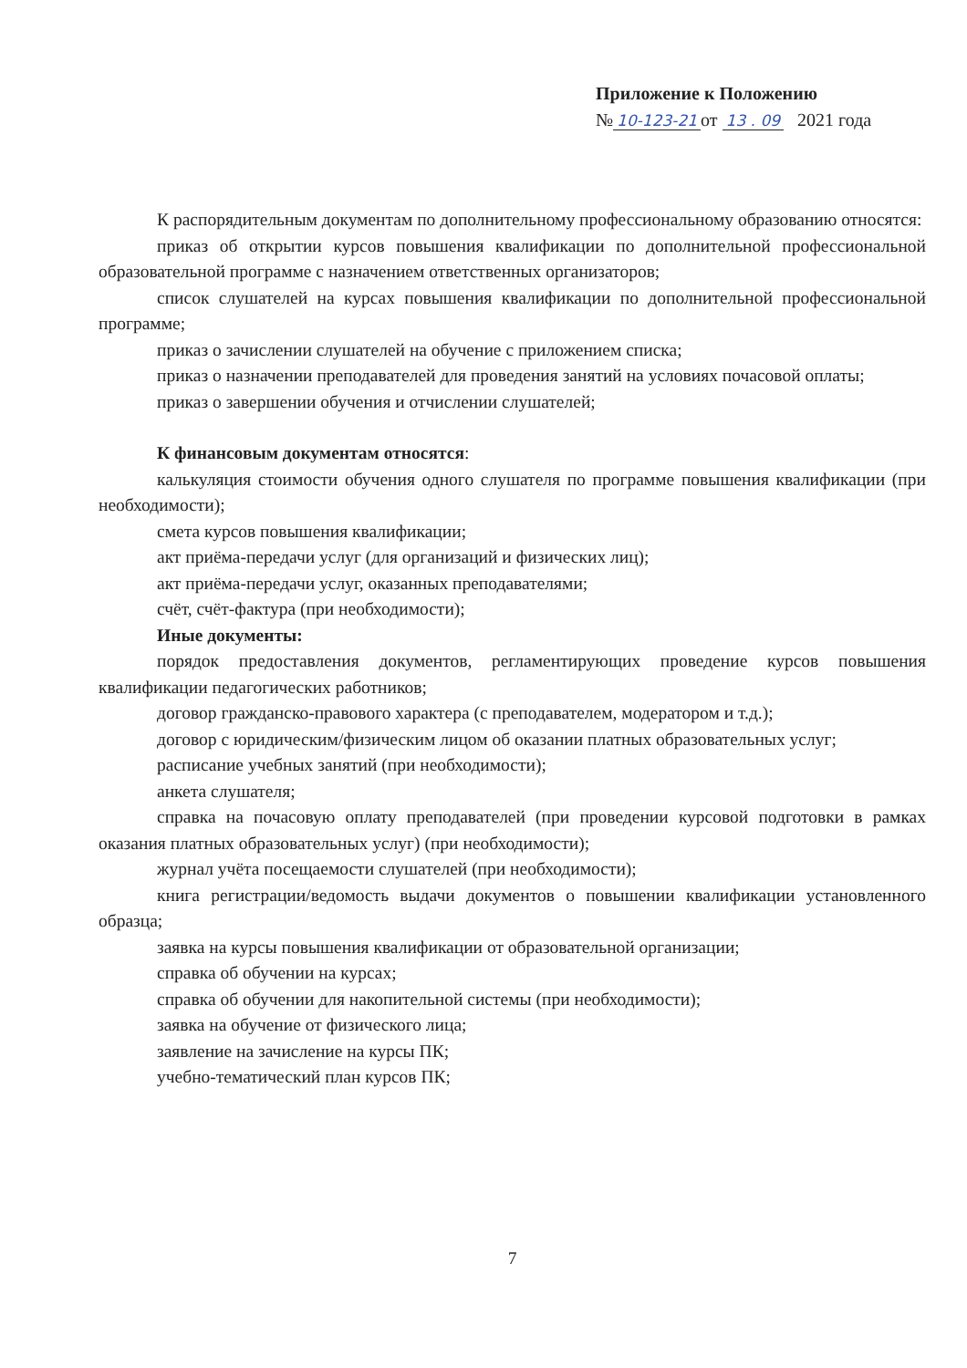Приложение к Положению
№ 10-123-21 от 13 . 09 2021 года
К распорядительным документам по дополнительному профессиональному образованию относятся:
приказ об открытии курсов повышения квалификации по дополнительной профессиональной образовательной программе с назначением ответственных организаторов;
список слушателей на курсах повышения квалификации по дополнительной профессиональной программе;
приказ о зачислении слушателей на обучение с приложением списка;
приказ о назначении преподавателей для проведения занятий на условиях почасовой оплаты;
приказ о завершении обучения и отчислении слушателей;
К финансовым документам относятся:
калькуляция стоимости обучения одного слушателя по программе повышения квалификации (при необходимости);
смета курсов повышения квалификации;
акт приёма-передачи услуг (для организаций и физических лиц);
акт приёма-передачи услуг, оказанных преподавателями;
счёт, счёт-фактура (при необходимости);
Иные документы:
порядок предоставления документов, регламентирующих проведение курсов повышения квалификации педагогических работников;
договор гражданско-правового характера (с преподавателем, модератором и т.д.);
договор с юридическим/физическим лицом об оказании платных образовательных услуг;
расписание учебных занятий (при необходимости);
анкета слушателя;
справка на почасовую оплату преподавателей (при проведении курсовой подготовки в рамках оказания платных образовательных услуг) (при необходимости);
журнал учёта посещаемости слушателей (при необходимости);
книга регистрации/ведомость выдачи документов о повышении квалификации установленного образца;
заявка на курсы повышения квалификации от образовательной организации;
справка об обучении на курсах;
справка об обучении для накопительной системы (при необходимости);
заявка на обучение от физического лица;
заявление на зачисление на курсы ПК;
учебно-тематический план курсов ПК;
7